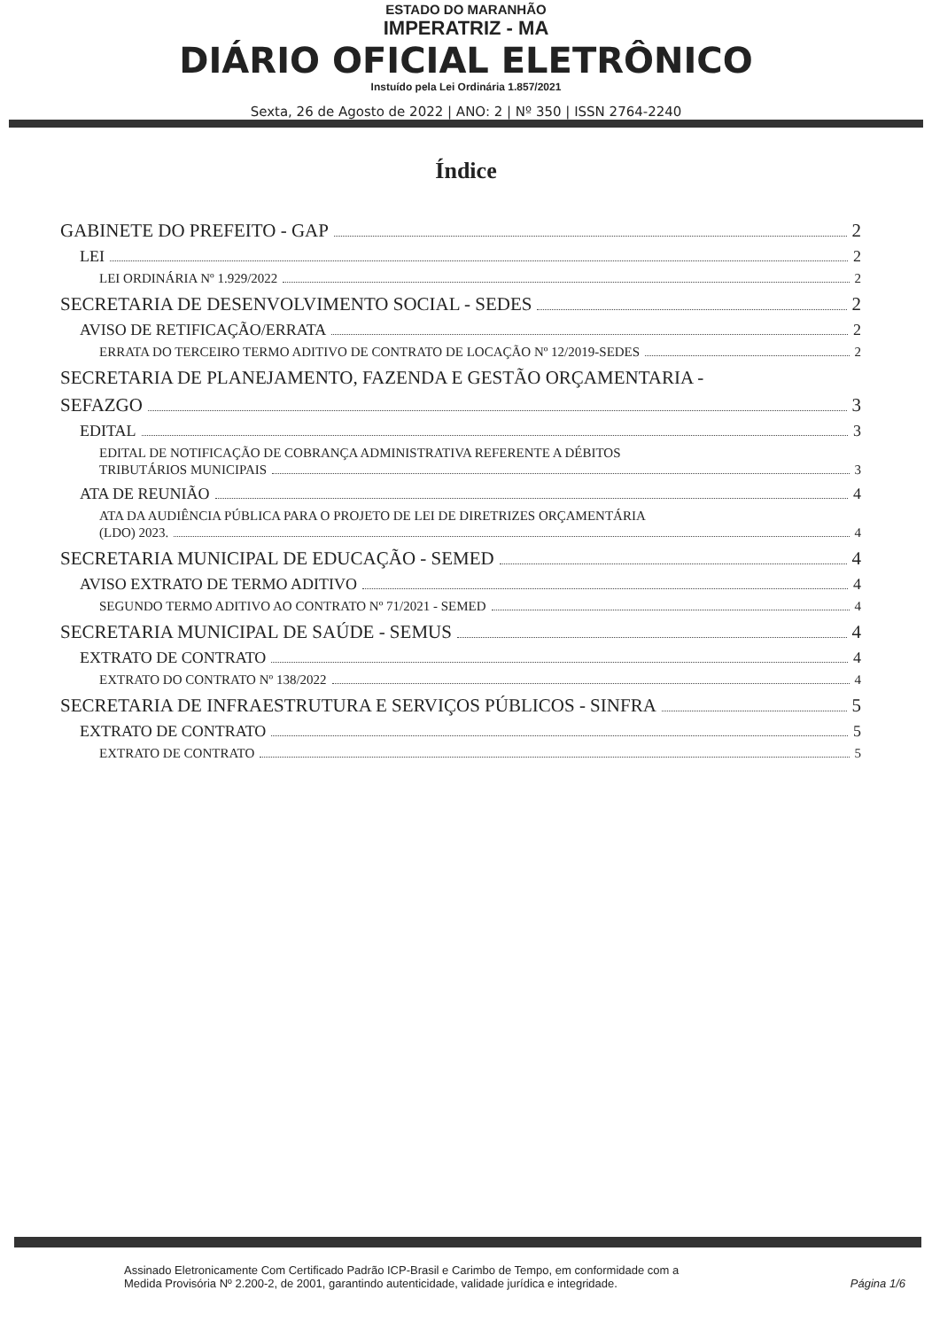ESTADO DO MARANHÃO
IMPERATRIZ - MA
DIÁRIO OFICIAL ELETRÔNICO
Instuído pela Lei Ordinária 1.857/2021
Sexta, 26 de Agosto de 2022 | ANO: 2 | Nº 350 | ISSN 2764-2240
Índice
GABINETE DO PREFEITO - GAP 2
LEI 2
LEI ORDINÁRIA Nº 1.929/2022 2
SECRETARIA DE DESENVOLVIMENTO SOCIAL - SEDES 2
AVISO DE RETIFICAÇÃO/ERRATA 2
ERRATA DO TERCEIRO TERMO ADITIVO DE CONTRATO DE LOCAÇÃO Nº 12/2019-SEDES 2
SECRETARIA DE PLANEJAMENTO, FAZENDA E GESTÃO ORÇAMENTARIA -
SEFAZGO 3
EDITAL 3
EDITAL DE NOTIFICAÇÃO DE COBRANÇA ADMINISTRATIVA REFERENTE A DÉBITOS
TRIBUTÁRIOS MUNICIPAIS 3
ATA DE REUNIÃO 4
ATA DA AUDIÊNCIA PÚBLICA PARA O PROJETO DE LEI DE DIRETRIZES ORÇAMENTÁRIA
(LDO) 2023. 4
SECRETARIA MUNICIPAL DE EDUCAÇÃO - SEMED 4
AVISO EXTRATO DE TERMO ADITIVO 4
SEGUNDO TERMO ADITIVO AO CONTRATO Nº 71/2021 - SEMED 4
SECRETARIA MUNICIPAL DE SAÚDE - SEMUS 4
EXTRATO DE CONTRATO 4
EXTRATO DO CONTRATO Nº 138/2022 4
SECRETARIA DE INFRAESTRUTURA E SERVIÇOS PÚBLICOS - SINFRA 5
EXTRATO DE CONTRATO 5
EXTRATO DE CONTRATO 5
Assinado Eletronicamente Com Certificado Padrão ICP-Brasil e Carimbo de Tempo, em conformidade com a
Medida Provisória Nº 2.200-2, de 2001, garantindo autenticidade, validade jurídica e integridade.
Página 1/6